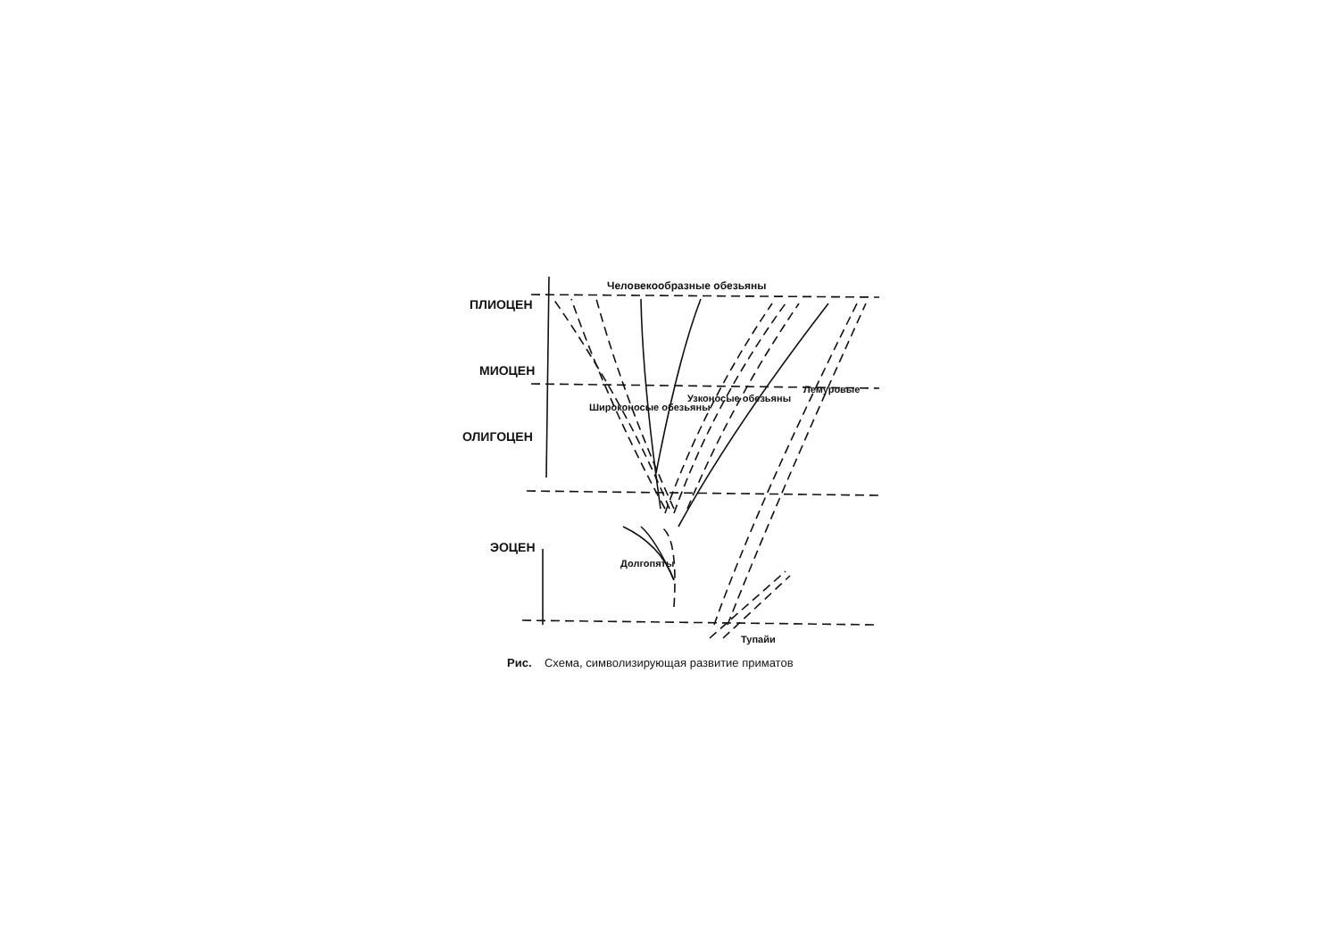Человекообразные обезьяны
ПЛИОЦЕН
МИОЦЕН
ОЛИГОЦЕН
ЭОЦЕН
Широконосые обезьяны
Узконосые обезьяны
Лемуровые
Долгопяты
Тупайи
Рис. Схема, символизирующая развитие приматов